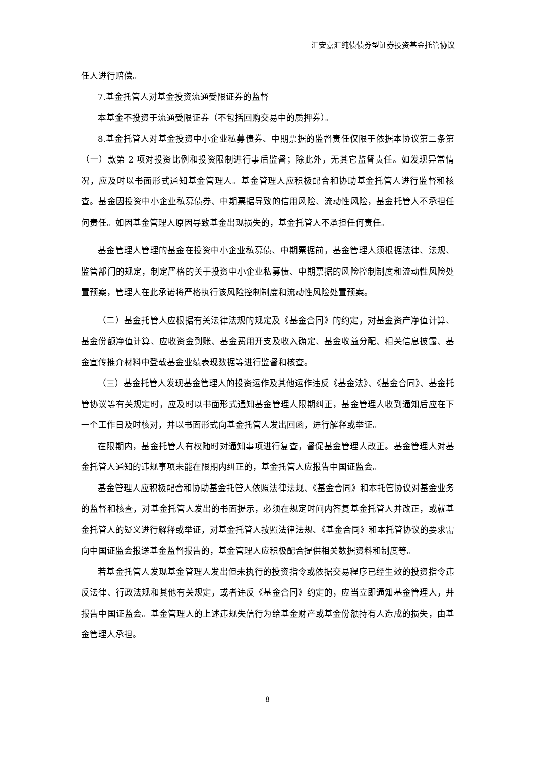汇安嘉汇纯债债券型证券投资基金托管协议
任人进行赔偿。
7.基金托管人对基金投资流通受限证券的监督
本基金不投资于流通受限证券（不包括回购交易中的质押券）。
8.基金托管人对基金投资中小企业私募债券、中期票据的监督责任仅限于依据本协议第二条第（一）款第 2 项对投资比例和投资限制进行事后监督；除此外，无其它监督责任。如发现异常情况，应及时以书面形式通知基金管理人。基金管理人应积极配合和协助基金托管人进行监督和核查。基金因投资中小企业私募债券、中期票据导致的信用风险、流动性风险，基金托管人不承担任何责任。如因基金管理人原因导致基金出现损失的，基金托管人不承担任何责任。
基金管理人管理的基金在投资中小企业私募债、中期票据前，基金管理人须根据法律、法规、监管部门的规定，制定严格的关于投资中小企业私募债、中期票据的风险控制制度和流动性风险处置预案，管理人在此承诺将严格执行该风险控制制度和流动性风险处置预案。
（二）基金托管人应根据有关法律法规的规定及《基金合同》的约定，对基金资产净值计算、基金份额净值计算、应收资金到账、基金费用开支及收入确定、基金收益分配、相关信息披露、基金宣传推介材料中登载基金业绩表现数据等进行监督和核查。
（三）基金托管人发现基金管理人的投资运作及其他运作违反《基金法》、《基金合同》、基金托管协议等有关规定时，应及时以书面形式通知基金管理人限期纠正，基金管理人收到通知后应在下一个工作日及时核对，并以书面形式向基金托管人发出回函，进行解释或举证。
在限期内，基金托管人有权随时对通知事项进行复查，督促基金管理人改正。基金管理人对基金托管人通知的违规事项未能在限期内纠正的，基金托管人应报告中国证监会。
基金管理人应积极配合和协助基金托管人依照法律法规、《基金合同》和本托管协议对基金业务的监督和核查，对基金托管人发出的书面提示，必须在规定时间内答复基金托管人并改正，或就基金托管人的疑义进行解释或举证，对基金托管人按照法律法规、《基金合同》和本托管协议的要求需向中国证监会报送基金监督报告的，基金管理人应积极配合提供相关数据资料和制度等。
若基金托管人发现基金管理人发出但未执行的投资指令或依据交易程序已经生效的投资指令违反法律、行政法规和其他有关规定，或者违反《基金合同》约定的，应当立即通知基金管理人，并报告中国证监会。基金管理人的上述违规失信行为给基金财产或基金份额持有人造成的损失，由基金管理人承担。
8